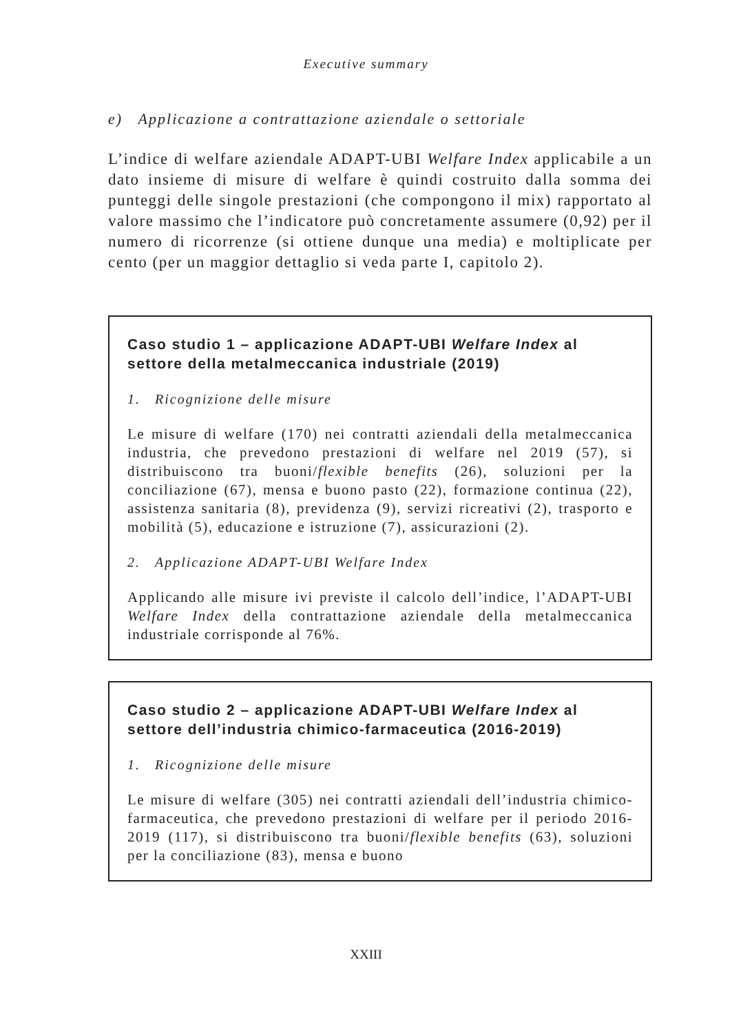Executive summary
e) Applicazione a contrattazione aziendale o settoriale
L’indice di welfare aziendale ADAPT-UBI Welfare Index applicabile a un dato insieme di misure di welfare è quindi costruito dalla somma dei punteggi delle singole prestazioni (che compongono il mix) rapportato al valore massimo che l’indicatore può concretamente assumere (0,92) per il numero di ricorrenze (si ottiene dunque una media) e moltiplicate per cento (per un maggior dettaglio si veda parte I, capitolo 2).
Caso studio 1 – applicazione ADAPT-UBI Welfare Index al settore della metalmeccanica industriale (2019)
1. Ricognizione delle misure
Le misure di welfare (170) nei contratti aziendali della metalmeccanica industria, che prevedono prestazioni di welfare nel 2019 (57), si distribuiscono tra buoni/flexible benefits (26), soluzioni per la conciliazione (67), mensa e buono pasto (22), formazione continua (22), assistenza sanitaria (8), previdenza (9), servizi ricreativi (2), trasporto e mobilità (5), educazione e istruzione (7), assicurazioni (2).
2. Applicazione ADAPT-UBI Welfare Index
Applicando alle misure ivi previste il calcolo dell’indice, l’ADAPT-UBI Welfare Index della contrattazione aziendale della metalmeccanica industriale corrisponde al 76%.
Caso studio 2 – applicazione ADAPT-UBI Welfare Index al settore dell’industria chimico-farmaceutica (2016-2019)
1. Ricognizione delle misure
Le misure di welfare (305) nei contratti aziendali dell’industria chimico-farmaceutica, che prevedono prestazioni di welfare per il periodo 2016-2019 (117), si distribuiscono tra buoni/flexible benefits (63), soluzioni per la conciliazione (83), mensa e buono
XXIII